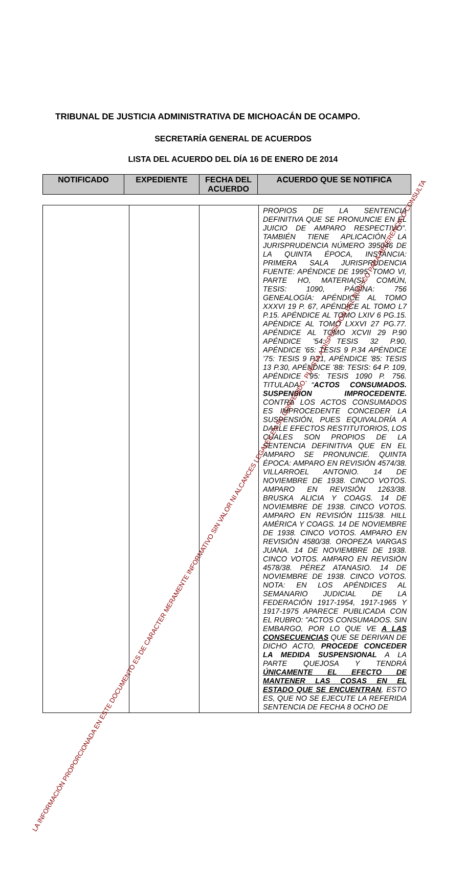TRIBUNAL DE JUSTICIA ADMINISTRATIVA DE MICHOACÁN DE OCAMPO.
SECRETARÍA GENERAL DE ACUERDOS
LISTA DEL ACUERDO DEL DÍA 16 DE ENERO DE 2014
| NOTIFICADO | EXPEDIENTE | FECHA DEL ACUERDO | ACUERDO QUE SE NOTIFICA |
| --- | --- | --- | --- |
| | | | PROPIOS DE LA SENTENCIA DEFINITIVA QUE SE PRONUNCIE EN EL JUICIO DE AMPARO RESPECTIVO”. TAMBIÉN TIENE APLICACIÓN LA JURISPRUDENCIA NÚMERO 395046 DE LA QUINTA ÉPOCA, INSTANCIA: PRIMERA SALA JURISPRUDENCIA FUENTE: APÉNDICE DE 1995, TOMO VI, PARTE HO, MATERIA(S): COMÚN, TESIS: 1090, PÁGINA: 756 GENEALOGÍA: APÉNDICE AL TOMO XXXVI 19 P. 67, APÉNDICE AL TOMO L7 P.15. APÉNDICE AL TOMO LXIV 6 PG.15. APÉNDICE AL TOMO LXXVI 27 PG.77. APÉNDICE AL TOMO XCVII 29 P.90 APÉNDICE '54: TESIS 32 P.90, APÉNDICE '65: TESIS 9 P.34 APÉNDICE '75: TESIS 9 P.21, APÉNDICE '85: TESIS 13 P.30, APÉNDICE '88: TESIS: 64 P. 109, APÉNDICE '95: TESIS 1090 P. 756. TITULADA: “ ACTOS CONSUMADOS. SUSPENSION IMPROCEDENTE. CONTRA LOS ACTOS CONSUMADOS ES IMPROCEDENTE CONCEDER LA SUSPENSIÓN, PUES EQUIVALDRÍA A DARLE EFECTOS RESTITUTORIOS, LOS CUALES SON PROPIOS DE LA SENTENCIA DEFINITIVA QUE EN EL AMPARO SE PRONUNCIE. QUINTA ÉPOCA: AMPARO EN REVISIÓN 4574/38. VILLARROEL ANTONIO. 14 DE NOVIEMBRE DE 1938. CINCO VOTOS. AMPARO EN REVISIÓN 1263/38. BRUSKA ALICIA Y COAGS. 14 DE NOVIEMBRE DE 1938. CINCO VOTOS. AMPARO EN REVISIÓN 1115/38. HILL AMÉRICA Y COAGS. 14 DE NOVIEMBRE DE 1938. CINCO VOTOS. AMPARO EN REVISIÓN 4580/38. OROPEZA VARGAS JUANA. 14 DE NOVIEMBRE DE 1938. CINCO VOTOS. AMPARO EN REVISIÓN 4578/38. PÉREZ ATANASIO. 14 DE NOVIEMBRE DE 1938. CINCO VOTOS. NOTA: EN LOS APÉNDICES AL SEMANARIO JUDICIAL DE LA FEDERACIÓN 1917-1954, 1917-1965 Y 1917-1975 APARECE PUBLICADA CON EL RUBRO: "ACTOS CONSUMADOS. SIN EMBARGO, POR LO QUE VE A LAS CONSECUENCIAS QUE SE DERIVAN DE DICHO ACTO, PROCEDE CONCEDER LA MEDIDA SUSPENSIONAL A LA PARTE QUEJOSA Y TENDRÁ ÚNICAMENTE EL EFECTO DE MANTENER LAS COSAS EN EL ESTADO QUE SE ENCUENTRAN , ESTO ES, QUE NO SE EJECUTE LA REFERIDA SENTENCIA DE FECHA 8 OCHO DE |
LA INFORMACIÓN PROPORCIONADA EN ESTE DOCUMENTO ES DE CARACTER MERAMENTE INFORMATIVO SIN VALOR NI ALCANCES LEGALES EN SU CONTENIDO, PUESTA A DISPOSICIÓN DEL PÚBLICO PARA REFERENCIA Ó CONSULTA